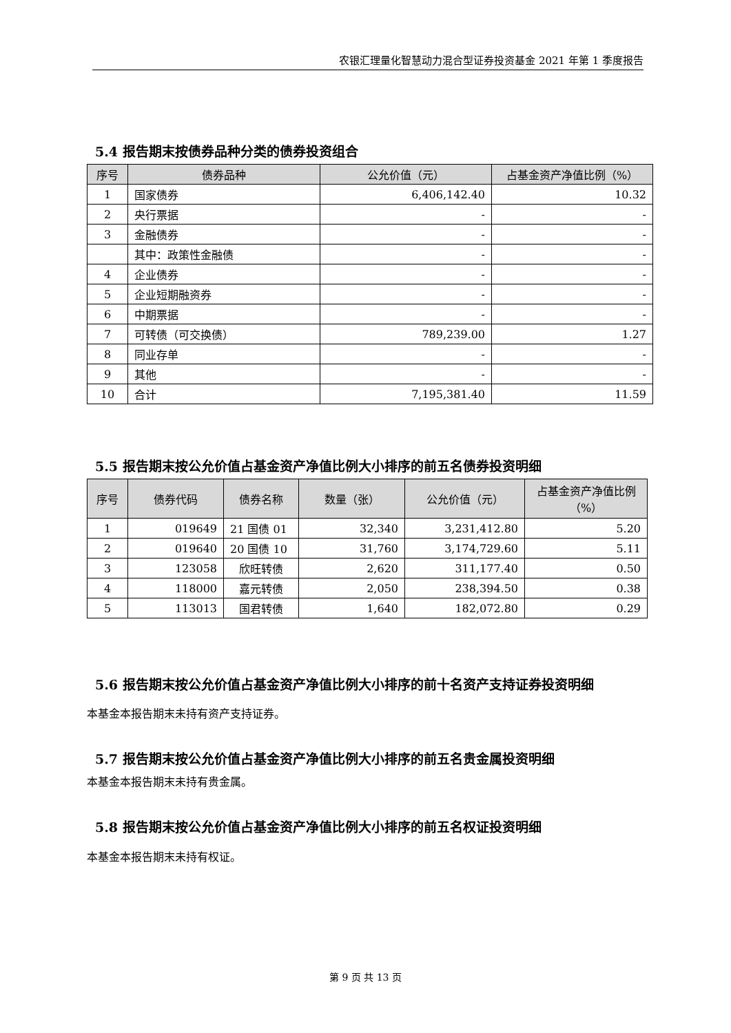农银汇理量化智慧动力混合型证券投资基金 2021 年第 1 季度报告
5.4 报告期末按债券品种分类的债券投资组合
| 序号 | 债券品种 | 公允价值（元） | 占基金资产净值比例（%） |
| --- | --- | --- | --- |
| 1 | 国家债券 | 6,406,142.40 | 10.32 |
| 2 | 央行票据 | - | - |
| 3 | 金融债券 | - | - |
| | 其中：政策性金融债 | - | - |
| 4 | 企业债券 | - | - |
| 5 | 企业短期融资券 | - | - |
| 6 | 中期票据 | - | - |
| 7 | 可转债（可交换债） | 789,239.00 | 1.27 |
| 8 | 同业存单 | - | - |
| 9 | 其他 | - | - |
| 10 | 合计 | 7,195,381.40 | 11.59 |
5.5 报告期末按公允价值占基金资产净值比例大小排序的前五名债券投资明细
| 序号 | 债券代码 | 债券名称 | 数量（张） | 公允价值（元） | 占基金资产净值比例（%） |
| --- | --- | --- | --- | --- | --- |
| 1 | 019649 | 21 国债 01 | 32,340 | 3,231,412.80 | 5.20 |
| 2 | 019640 | 20 国债 10 | 31,760 | 3,174,729.60 | 5.11 |
| 3 | 123058 | 欣旺转债 | 2,620 | 311,177.40 | 0.50 |
| 4 | 118000 | 嘉元转债 | 2,050 | 238,394.50 | 0.38 |
| 5 | 113013 | 国君转债 | 1,640 | 182,072.80 | 0.29 |
5.6 报告期末按公允价值占基金资产净值比例大小排序的前十名资产支持证券投资明细
本基金本报告期末未持有资产支持证券。
5.7 报告期末按公允价值占基金资产净值比例大小排序的前五名贵金属投资明细
本基金本报告期末未持有贵金属。
5.8 报告期末按公允价值占基金资产净值比例大小排序的前五名权证投资明细
本基金本报告期末未持有权证。
第 9 页 共 13 页